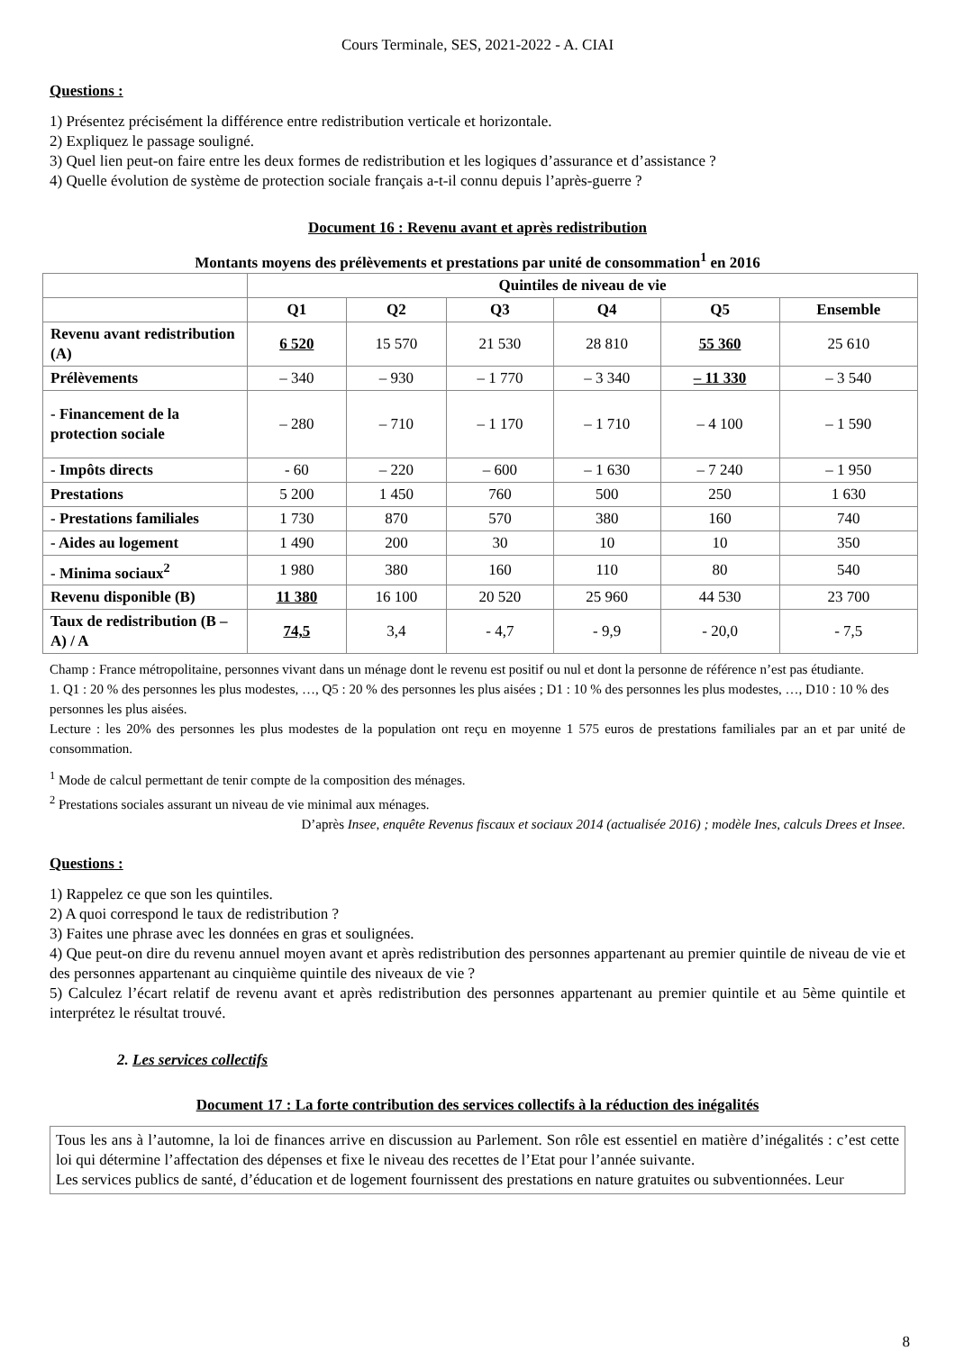Cours Terminale, SES, 2021-2022 - A. CIAI
Questions :
1) Présentez précisément la différence entre redistribution verticale et horizontale.
2) Expliquez le passage souligné.
3) Quel lien peut-on faire entre les deux formes de redistribution et les logiques d’assurance et d’assistance ?
4) Quelle évolution de système de protection sociale français a-t-il connu depuis l’après-guerre ?
Document 16 : Revenu avant et après redistribution
Montants moyens des prélèvements et prestations par unité de consommation<sup>1</sup> en 2016
| | Quintiles de niveau de vie | | | | | |
| --- | --- | --- | --- | --- | --- | --- |
| | Q1 | Q2 | Q3 | Q4 | Q5 | Ensemble |
| Revenu avant redistribution (A) | 6 520 | 15 570 | 21 530 | 28 810 | 55 360 | 25 610 |
| Prélèvements | – 340 | – 930 | – 1 770 | – 3 340 | – 11 330 | – 3 540 |
| - Financement de la protection sociale | – 280 | – 710 | – 1 170 | – 1 710 | – 4 100 | – 1 590 |
| - Impôts directs | - 60 | – 220 | – 600 | – 1 630 | – 7 240 | – 1 950 |
| Prestations | 5 200 | 1 450 | 760 | 500 | 250 | 1 630 |
| - Prestations familiales | 1 730 | 870 | 570 | 380 | 160 | 740 |
| - Aides au logement | 1 490 | 200 | 30 | 10 | 10 | 350 |
| - Minima sociaux<sup>2</sup> | 1 980 | 380 | 160 | 110 | 80 | 540 |
| Revenu disponible (B) | 11 380 | 16 100 | 20 520 | 25 960 | 44 530 | 23 700 |
| Taux de redistribution (B – A) / A | 74,5 | 3,4 | - 4,7 | - 9,9 | - 20,0 | - 7,5 |
Champ : France métropolitaine, personnes vivant dans un ménage dont le revenu est positif ou nul et dont la personne de référence n’est pas étudiante.
1. Q1 : 20 % des personnes les plus modestes, …, Q5 : 20 % des personnes les plus aisées ; D1 : 10 % des personnes les plus modestes, …, D10 : 10 % des
personnes les plus aisées.
Lecture : les 20% des personnes les plus modestes de la population ont reçu en moyenne 1 575 euros de prestations familiales par an et par unité de consommation.
<sup>1</sup> Mode de calcul permettant de tenir compte de la composition des ménages.
<sup>2</sup> Prestations sociales assurant un niveau de vie minimal aux ménages.
D’après Insee, enquête Revenus fiscaux et sociaux 2014 (actualisée 2016) ; modèle Ines, calculs Drees et Insee.
Questions :
1) Rappelez ce que son les quintiles.
2) A quoi correspond le taux de redistribution ?
3) Faites une phrase avec les données en gras et soulignées.
4) Que peut-on dire du revenu annuel moyen avant et après redistribution des personnes appartenant au premier quintile de niveau de vie et des personnes appartenant au cinquième quintile des niveaux de vie ?
5) Calculez l’écart relatif de revenu avant et après redistribution des personnes appartenant au premier quintile et au 5ème quintile et interprétez le résultat trouvé.
2. Les services collectifs
Document 17 : La forte contribution des services collectifs à la réduction des inégalités
Tous les ans à l’automne, la loi de finances arrive en discussion au Parlement. Son rôle est essentiel en matière d’inégalités : c’est cette loi qui détermine l’affectation des dépenses et fixe le niveau des recettes de l’Etat pour l’année suivante.
Les services publics de santé, d’éducation et de logement fournissent des prestations en nature gratuites ou subventionnées. Leur
8